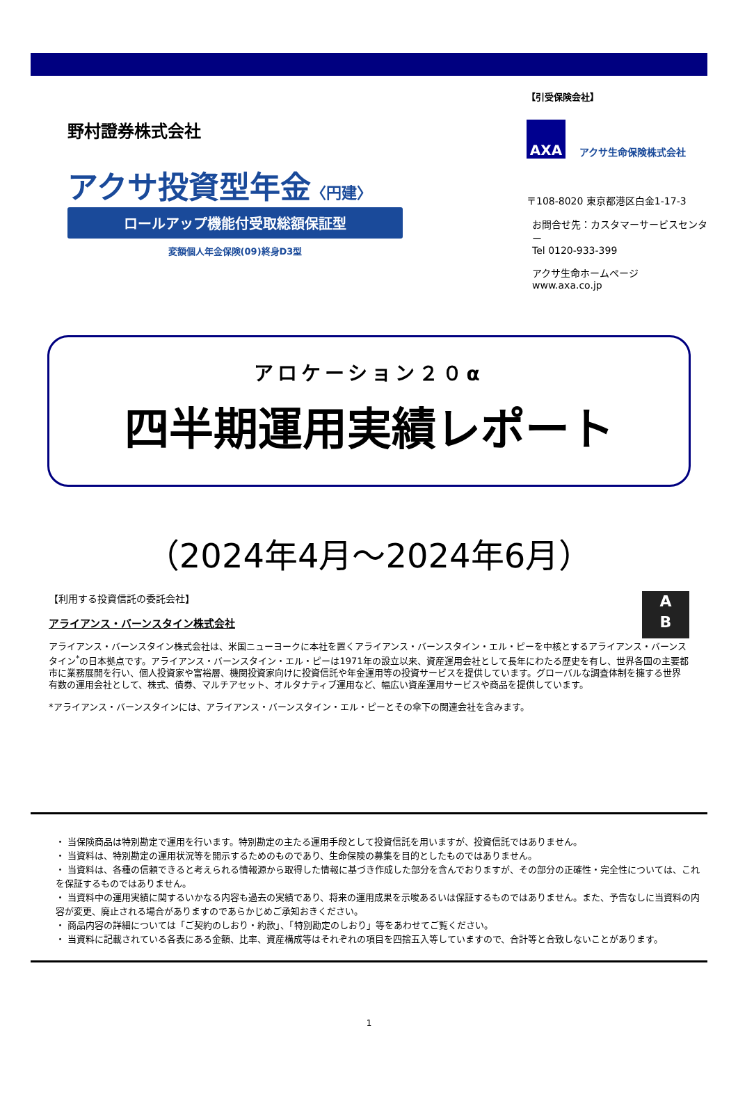野村證券株式会社
アクサ投資型年金〈円建〉
ロールアップ機能付受取総額保証型
変額個人年金保険(09)終身D3型
【引受保険会社】
AXA
アクサ生命保険株式会社
〒108-8020 東京都港区白金1-17-3
お問合せ先：カスタマーサービスセンター
Tel 0120-933-399
アクサ生命ホームページ
www.axa.co.jp
アロケーション２０α
四半期運用実績レポート
（2024年4月～2024年6月）
A
B
【利用する投資信託の委託会社】
アライアンス・バーンスタイン株式会社
アライアンス・バーンスタイン株式会社は、米国ニューヨークに本社を置くアライアンス・バーンスタイン・エル・ピーを中核とするアライアンス・バーンスタイン<sup>*</sup>の日本拠点です。アライアンス・バーンスタイン・エル・ピーは1971年の設立以来、資産運用会社として長年にわたる歴史を有し、世界各国の主要都市に業務展開を行い、個人投資家や富裕層、機関投資家向けに投資信託や年金運用等の投資サービスを提供しています。グローバルな調査体制を擁する世界有数の運用会社として、株式、債券、マルチアセット、オルタナティブ運用など、幅広い資産運用サービスや商品を提供しています。
*アライアンス・バーンスタインには、アライアンス・バーンスタイン・エル・ピーとその傘下の関連会社を含みます。
・ 当保険商品は特別勘定で運用を行います。特別勘定の主たる運用手段として投資信託を用いますが、投資信託ではありません。
・ 当資料は、特別勘定の運用状況等を開示するためのものであり、生命保険の募集を目的としたものではありません。
・ 当資料は、各種の信頼できると考えられる情報源から取得した情報に基づき作成した部分を含んでおりますが、その部分の正確性・完全性については、これを保証するものではありません。
・ 当資料中の運用実績に関するいかなる内容も過去の実績であり、将来の運用成果を示唆あるいは保証するものではありません。また、予告なしに当資料の内容が変更、廃止される場合がありますのであらかじめご承知おきください。
・ 商品内容の詳細については「ご契約のしおり・約款」、「特別勘定のしおり」等をあわせてご覧ください。
・ 当資料に記載されている各表にある金額、比率、資産構成等はそれぞれの項目を四捨五入等していますので、合計等と合致しないことがあります。
1